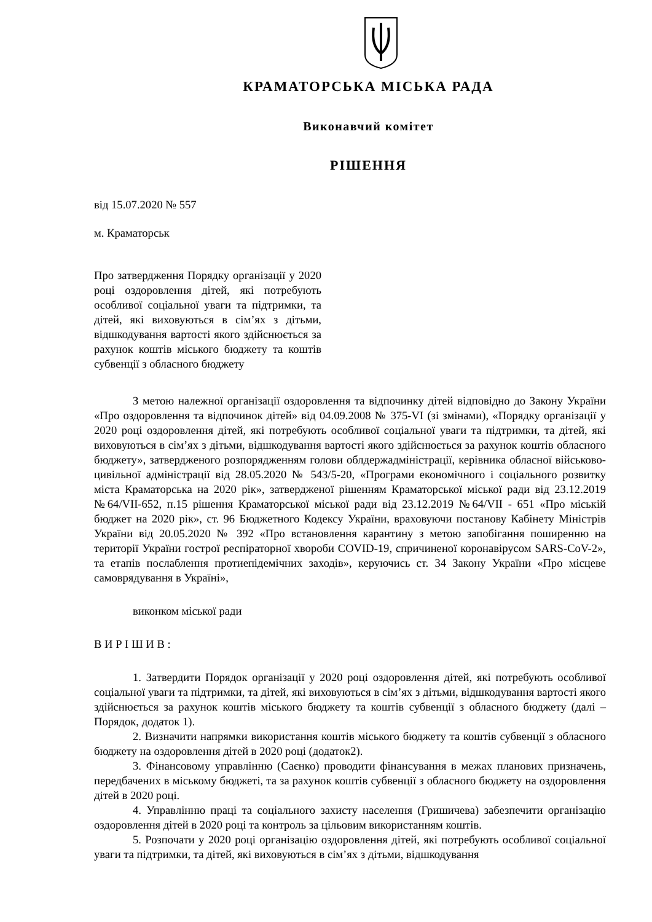КРАМАТОРСЬКА МІСЬКА РАДА
Виконавчий комітет
РІШЕННЯ
від 15.07.2020 № 557
м. Краматорськ
Про затвердження Порядку організації у 2020 році оздоровлення дітей, які потребують особливої соціальної уваги та підтримки, та дітей, які виховуються в сім’ях з дітьми, відшкодування вартості якого здійснюється за рахунок коштів міського бюджету та коштів субвенції з обласного бюджету
З метою належної організації оздоровлення та відпочинку дітей відповідно до Закону України «Про оздоровлення та відпочинок дітей» від 04.09.2008 № 375-VI (зі змінами), «Порядку організації у 2020 році оздоровлення дітей, які потребують особливої соціальної уваги та підтримки, та дітей, які виховуються в сім’ях з дітьми, відшкодування вартості якого здійснюється за рахунок коштів обласного бюджету», затвердженого розпорядженням голови облдержадміністрації, керівника обласної військово-цивільної адміністрації від 28.05.2020 № 543/5-20, «Програми економічного і соціального розвитку міста Краматорська на 2020 рік», затвердженої рішенням Краматорської міської ради від 23.12.2019 №64/VII-652, п.15 рішення Краматорської міської ради від 23.12.2019 №64/VII - 651 «Про міськiй бюджет на 2020 рік», ст. 96 Бюджетного Кодексу України, враховуючи постанову Кабінету Міністрів України від 20.05.2020 № 392 «Про встановлення карантину з метою запобігання поширенню на території України гострої респіраторної хвороби COVID-19, спричиненої коронавірусом SARS-CoV-2», та етапів послаблення протиепідемічних заходів», керуючись ст. 34 Закону України «Про місцеве самоврядування в Україні»,
виконком міської ради
В И Р І Ш И В :
1. Затвердити Порядок організації у 2020 році оздоровлення дітей, які потребують особливої соціальної уваги та підтримки, та дітей, які виховуються в сім’ях з дітьми, відшкодування вартості якого здійснюється за рахунок коштів міського бюджету та коштів субвенції з обласного бюджету (далі – Порядок, додаток 1).
2. Визначити напрямки використання коштів міського бюджету та коштів субвенції з обласного бюджету на оздоровлення дітей в 2020 році (додаток2).
3. Фінансовому управлінню (Саєнко) проводити фінансування в межах планових призначень, передбачених в міському бюджеті, та за рахунок коштів субвенції з обласного бюджету на оздоровлення дітей в 2020 році.
4. Управлінню праці та соціального захисту населення (Гришичева) забезпечити організацію оздоровлення дітей в 2020 році та контроль за цільовим використанням коштів.
5. Розпочати у 2020 році організацію оздоровлення дітей, які потребують особливої соціальної уваги та підтримки, та дітей, які виховуються в сім’ях з дітьми, відшкодування